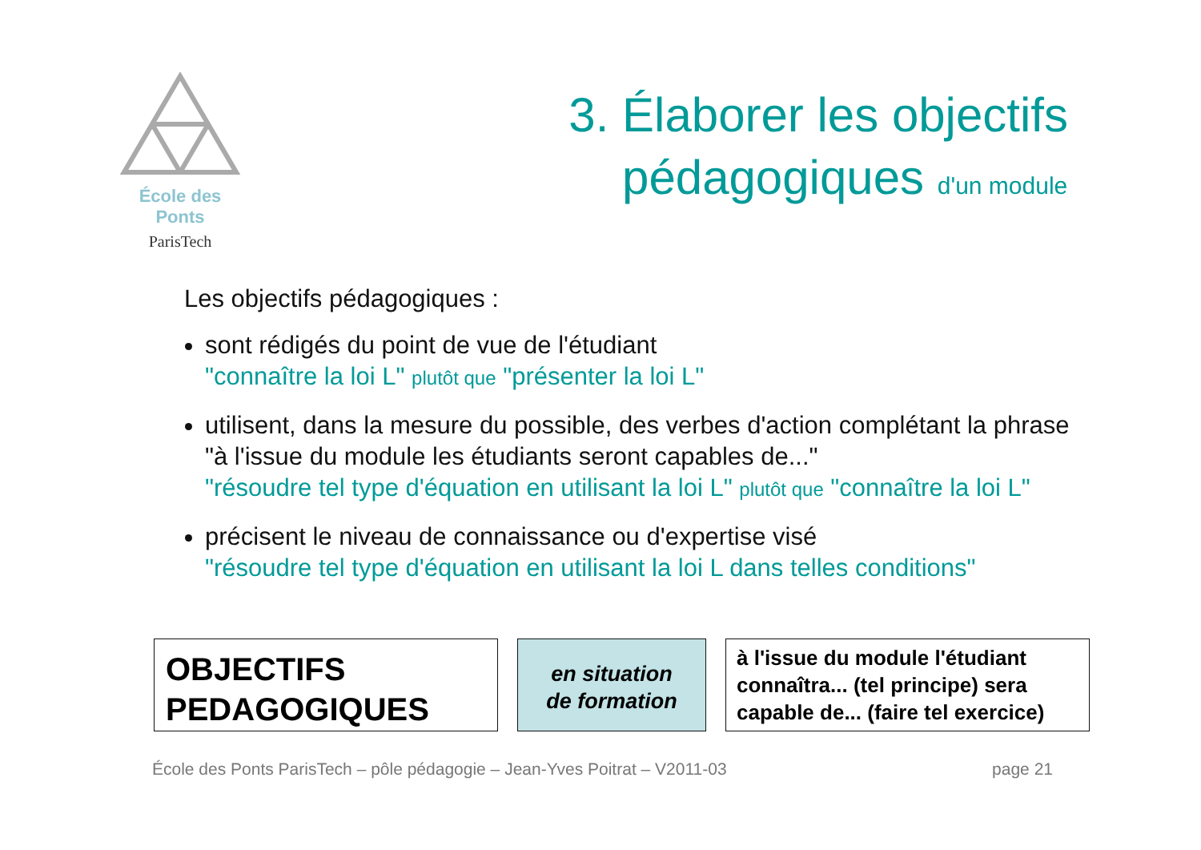École des Ponts
ParisTech
3. Élaborer les objectifs
pédagogiques d'un module
Les objectifs pédagogiques :
sont rédigés du point de vue de l'étudiant
"connaître la loi L" plutôt que "présenter la loi L"
utilisent, dans la mesure du possible, des verbes d'action complétant la phrase "à l'issue du module les étudiants seront capables de..."
"résoudre tel type d'équation en utilisant la loi L" plutôt que "connaître la loi L"
précisent le niveau de connaissance ou d'expertise visé
"résoudre tel type d'équation en utilisant la loi L dans telles conditions"
OBJECTIFS
PEDAGOGIQUES
en situation
de formation
à l'issue du module l'étudiant connaîtra... (tel principe) sera capable de... (faire tel exercice)
École des Ponts ParisTech – pôle pédagogie – Jean-Yves Poitrat – V2011-03 page 21